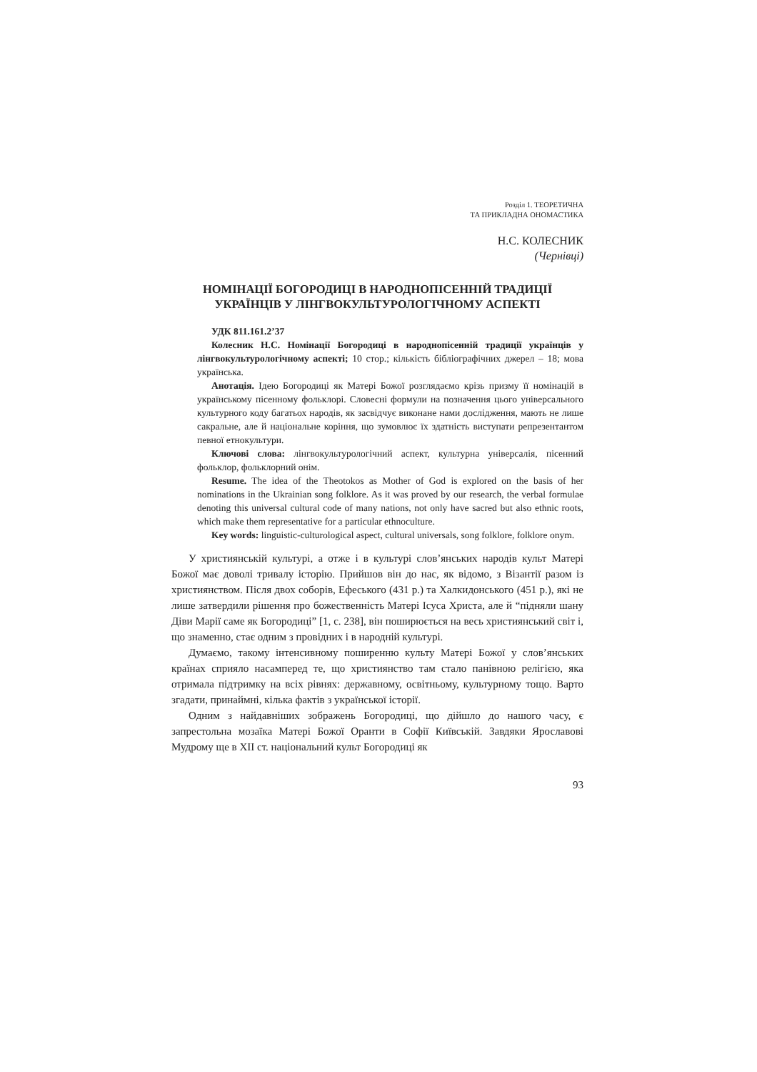Розділ 1. ТЕОРЕТИЧНА
ТА ПРИКЛАДНА ОНОМАСТИКА
Н.С. КОЛЕСНИК
(Чернівці)
НОМІНАЦІЇ БОГОРОДИЦІ В НАРОДНОПІСЕННІЙ ТРАДИЦІЇ
УКРАЇНЦІВ У ЛІНГВОКУЛЬТУРОЛОГІЧНОМУ АСПЕКТІ
УДК 811.161.2’37
Колесник Н.С. Номінації Богородиці в народнопісенній традиції українців у лінгвокультурологічному аспекті; 10 стор.; кількість бібліографічних джерел – 18; мова українська.
Анотація. Ідею Богородиці як Матері Божої розглядаємо крізь призму її номінацій в українському пісенному фольклорі. Словесні формули на позначення цього універсального культурного коду багатьох народів, як засвідчує виконане нами дослідження, мають не лише сакральне, але й національне коріння, що зумовлює їх здатність виступати репрезентантом певної етнокультури.
Ключові слова: лінгвокультурологічний аспект, культурна універсалія, пісенний фольклор, фольклорний онім.
Resume. The idea of the Theotokos as Mother of God is explored on the basis of her nominations in the Ukrainian song folklore. As it was proved by our research, the verbal formulae denoting this universal cultural code of many nations, not only have sacred but also ethnic roots, which make them representative for a particular ethnoculture.
Key words: linguistic-culturological aspect, cultural universals, song folklore, folklore onym.
У християнській культурі, а отже і в культурі слов’янських народів культ Матері Божої має доволі тривалу історію. Прийшов він до нас, як відомо, з Візантії разом із християнством. Після двох соборів, Ефеського (431 р.) та Халкидонського (451 р.), які не лише затвердили рішення про божественність Матері Ісуса Христа, але й “підняли шану Діви Марії саме як Богородиці” [1, с. 238], він поширюється на весь християнський світ і, що знаменно, стає одним з провідних і в народній культурі.
Думаємо, такому інтенсивному поширенню культу Матері Божої у слов’янських країнах сприяло насамперед те, що християнство там стало панівною релігією, яка отримала підтримку на всіх рівнях: державному, освітньому, культурному тощо. Варто згадати, принаймні, кілька фактів з української історії.
Одним з найдавніших зображень Богородиці, що дійшло до нашого часу, є запрестольна мозаїка Матері Божої Оранти в Софії Київській. Завдяки Ярославові Мудрому ще в ХІІ ст. національний культ Богородиці як
93